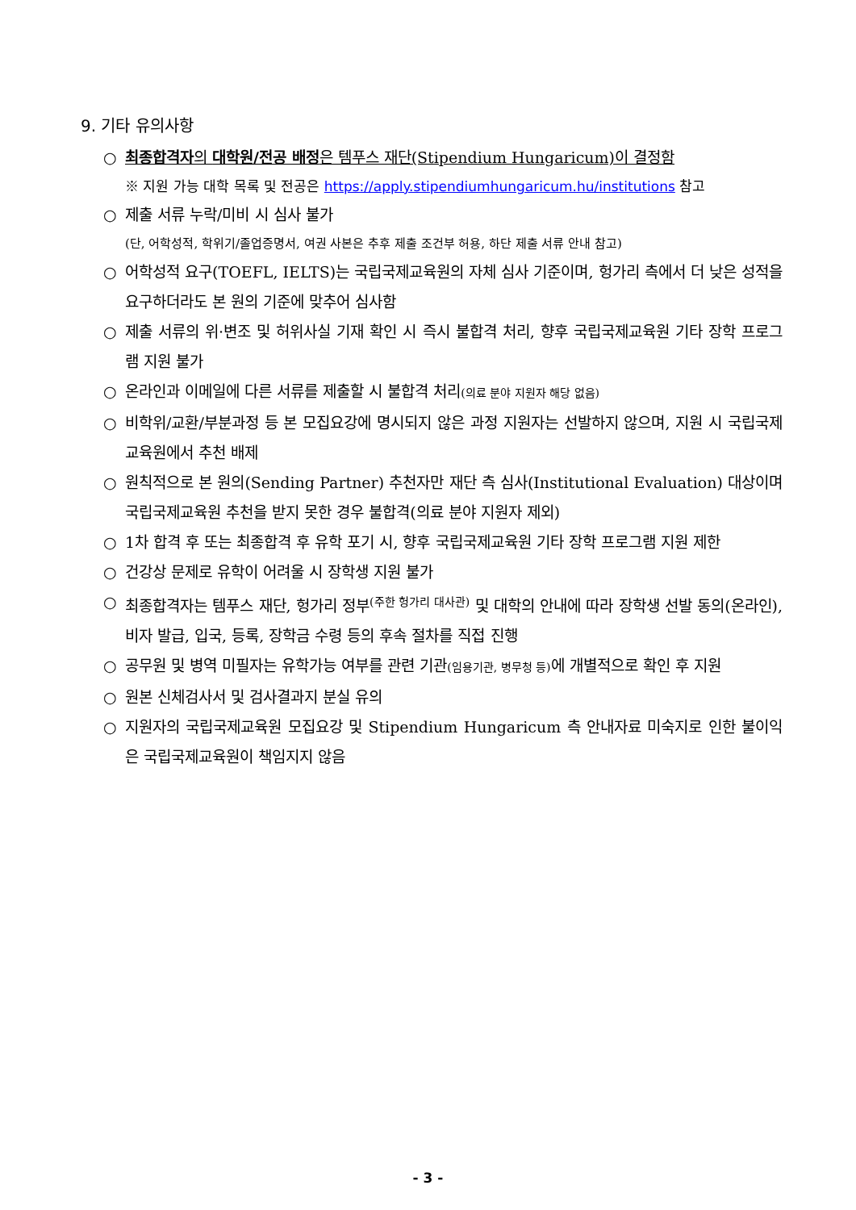9. 기타 유의사항
○ 최종합격자의 대학원/전공 배정은 템푸스 재단(Stipendium Hungaricum)이 결정함
※ 지원 가능 대학 목록 및 전공은 https://apply.stipendiumhungaricum.hu/institutions 참고
○ 제출 서류 누락/미비 시 심사 불가
(단, 어학성적, 학위기/졸업증명서, 여권 사본은 추후 제출 조건부 허용, 하단 제출 서류 안내 참고)
○ 어학성적 요구(TOEFL, IELTS)는 국립국제교육원의 자체 심사 기준이며, 헝가리 측에서 더 낮은 성적을 요구하더라도 본 원의 기준에 맞추어 심사함
○ 제출 서류의 위·변조 및 허위사실 기재 확인 시 즉시 불합격 처리, 향후 국립국제교육원 기타 장학 프로그램 지원 불가
○ 온라인과 이메일에 다른 서류를 제출할 시 불합격 처리(의료 분야 지원자 해당 없음)
○ 비학위/교환/부분과정 등 본 모집요강에 명시되지 않은 과정 지원자는 선발하지 않으며, 지원 시 국립국제교육원에서 추천 배제
○ 원칙적으로 본 원의(Sending Partner) 추천자만 재단 측 심사(Institutional Evaluation) 대상이며 국립국제교육원 추천을 받지 못한 경우 불합격(의료 분야 지원자 제외)
○ 1차 합격 후 또는 최종합격 후 유학 포기 시, 향후 국립국제교육원 기타 장학 프로그램 지원 제한
○ 건강상 문제로 유학이 어려울 시 장학생 지원 불가
○ 최종합격자는 템푸스 재단, 헝가리 정부<sup>(주한 헝가리 대사관)</sup> 및 대학의 안내에 따라 장학생 선발 동의(온라인), 비자 발급, 입국, 등록, 장학금 수령 등의 후속 절차를 직접 진행
○ 공무원 및 병역 미필자는 유학가능 여부를 관련 기관(임용기관, 병무청 등) 에 개별적으로 확인 후 지원
○ 원본 신체검사서 및 검사결과지 분실 유의
○ 지원자의 국립국제교육원 모집요강 및 Stipendium Hungaricum 측 안내자료 미숙지로 인한 불이익은 국립국제교육원이 책임지지 않음
- 3 -